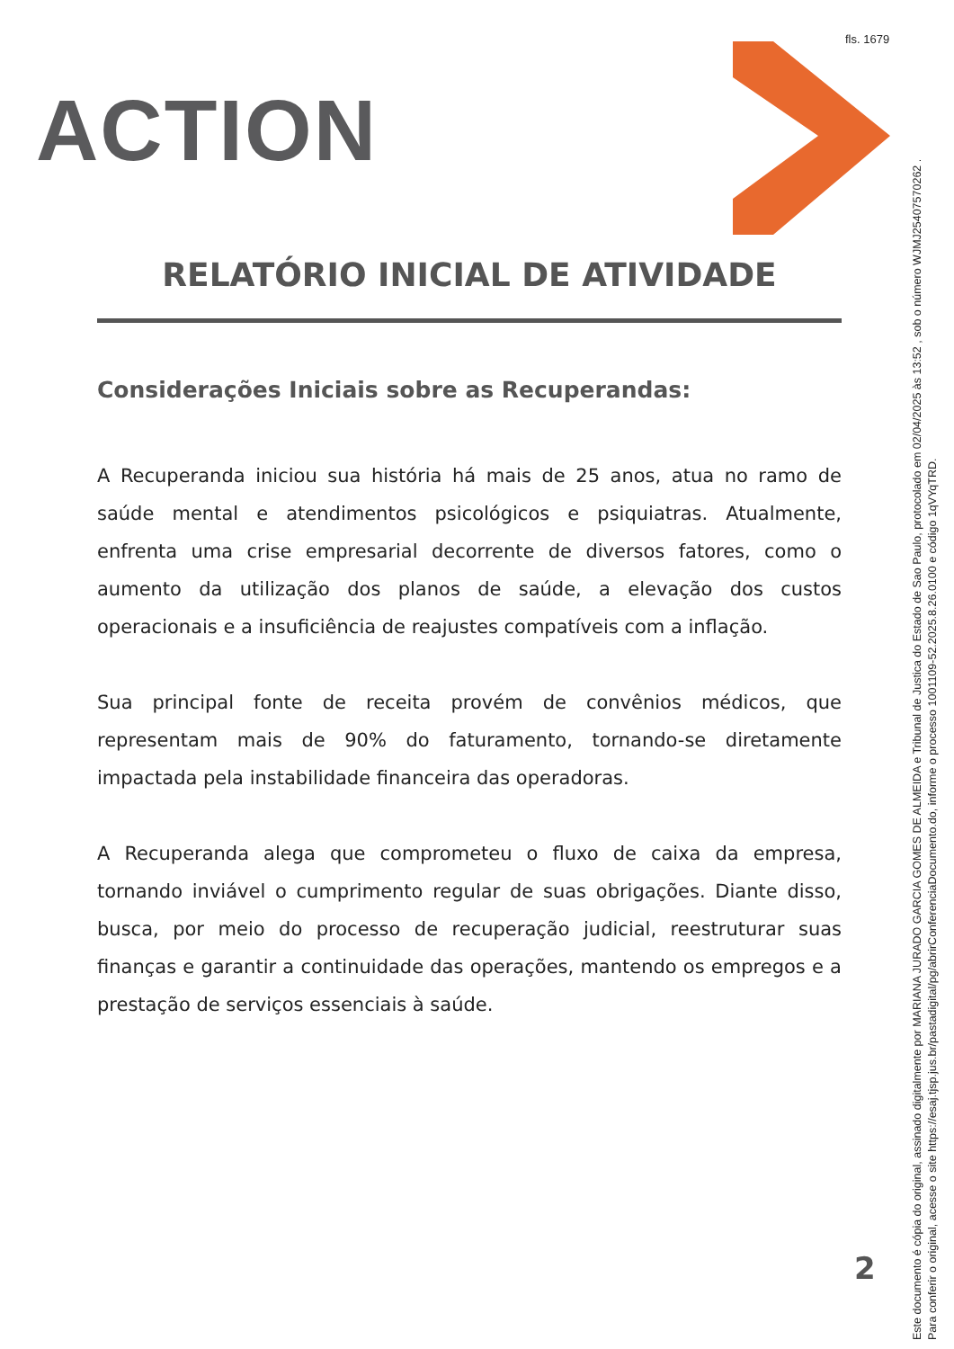fls. 1679
ACTION
RELATÓRIO INICIAL DE ATIVIDADE
Considerações Iniciais sobre as Recuperandas:
A Recuperanda iniciou sua história há mais de 25 anos, atua no ramo de saúde mental e atendimentos psicológicos e psiquiatras. Atualmente, enfrenta uma crise empresarial decorrente de diversos fatores, como o aumento da utilização dos planos de saúde, a elevação dos custos operacionais e a insuficiência de reajustes compatíveis com a inflação.
Sua principal fonte de receita provém de convênios médicos, que representam mais de 90% do faturamento, tornando-se diretamente impactada pela instabilidade financeira das operadoras.
A Recuperanda alega que comprometeu o fluxo de caixa da empresa, tornando inviável o cumprimento regular de suas obrigações. Diante disso, busca, por meio do processo de recuperação judicial, reestruturar suas finanças e garantir a continuidade das operações, mantendo os empregos e a prestação de serviços essenciais à saúde.
2
Este documento é cópia do original, assinado digitalmente por MARIANA JURADO GARCIA GOMES DE ALMEIDA e Tribunal de Justica do Estado de Sao Paulo, protocolado em 02/04/2025 às 13:52 , sob o número WJMJ25407570262 .
Para conferir o original, acesse o site https://esaj.tjsp.jus.br/pastadigital/pg/abrirConferenciaDocumento.do, informe o processo 1001109-52.2025.8.26.0100 e código 1qVYqTRD.